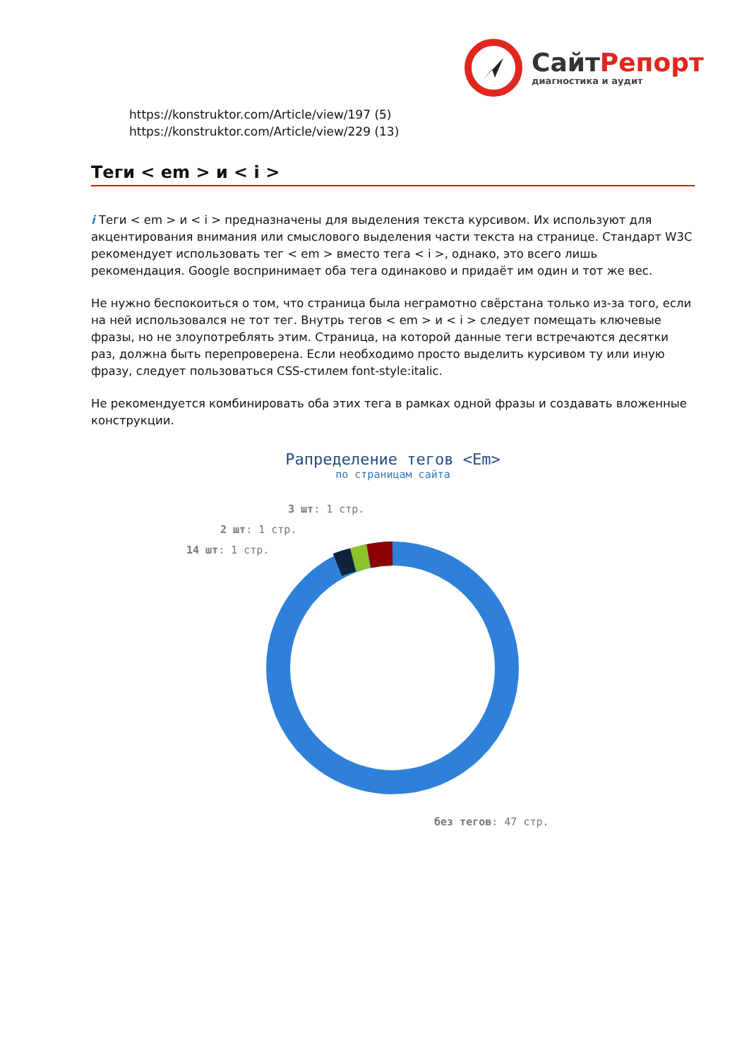Сайт Репорт
диагностика и аудит
https://konstruktor.com/Article/view/197 (5)
https://konstruktor.com/Article/view/229 (13)
Теги < em > и < i >
i Теги < em > и < i > предназначены для выделения текста курсивом. Их используют для акцентирования внимания или смыслового выделения части текста на странице. Стандарт W3C рекомендует использовать тег < em > вместо тега < i >, однако, это всего лишь рекомендация. Google воспринимает оба тега одинаково и придаёт им один и тот же вес.
Не нужно беспокоиться о том, что страница была неграмотно свёрстана только из-за того, если на ней использовался не тот тег. Внутрь тегов < em > и < i > следует помещать ключевые фразы, но не злоупотреблять этим. Страница, на которой данные теги встречаются десятки раз, должна быть перепроверена. Если необходимо просто выделить курсивом ту или иную фразу, следует пользоваться CSS-стилем font-style:italic.
Не рекомендуется комбинировать оба этих тега в рамках одной фразы и создавать вложенные конструкции.
Рапределение тегов <Em>
по страницам сайта
3 шт: 1 стр.
2 шт: 1 стр.
14 шт: 1 стр.
без тегов: 47 стр.